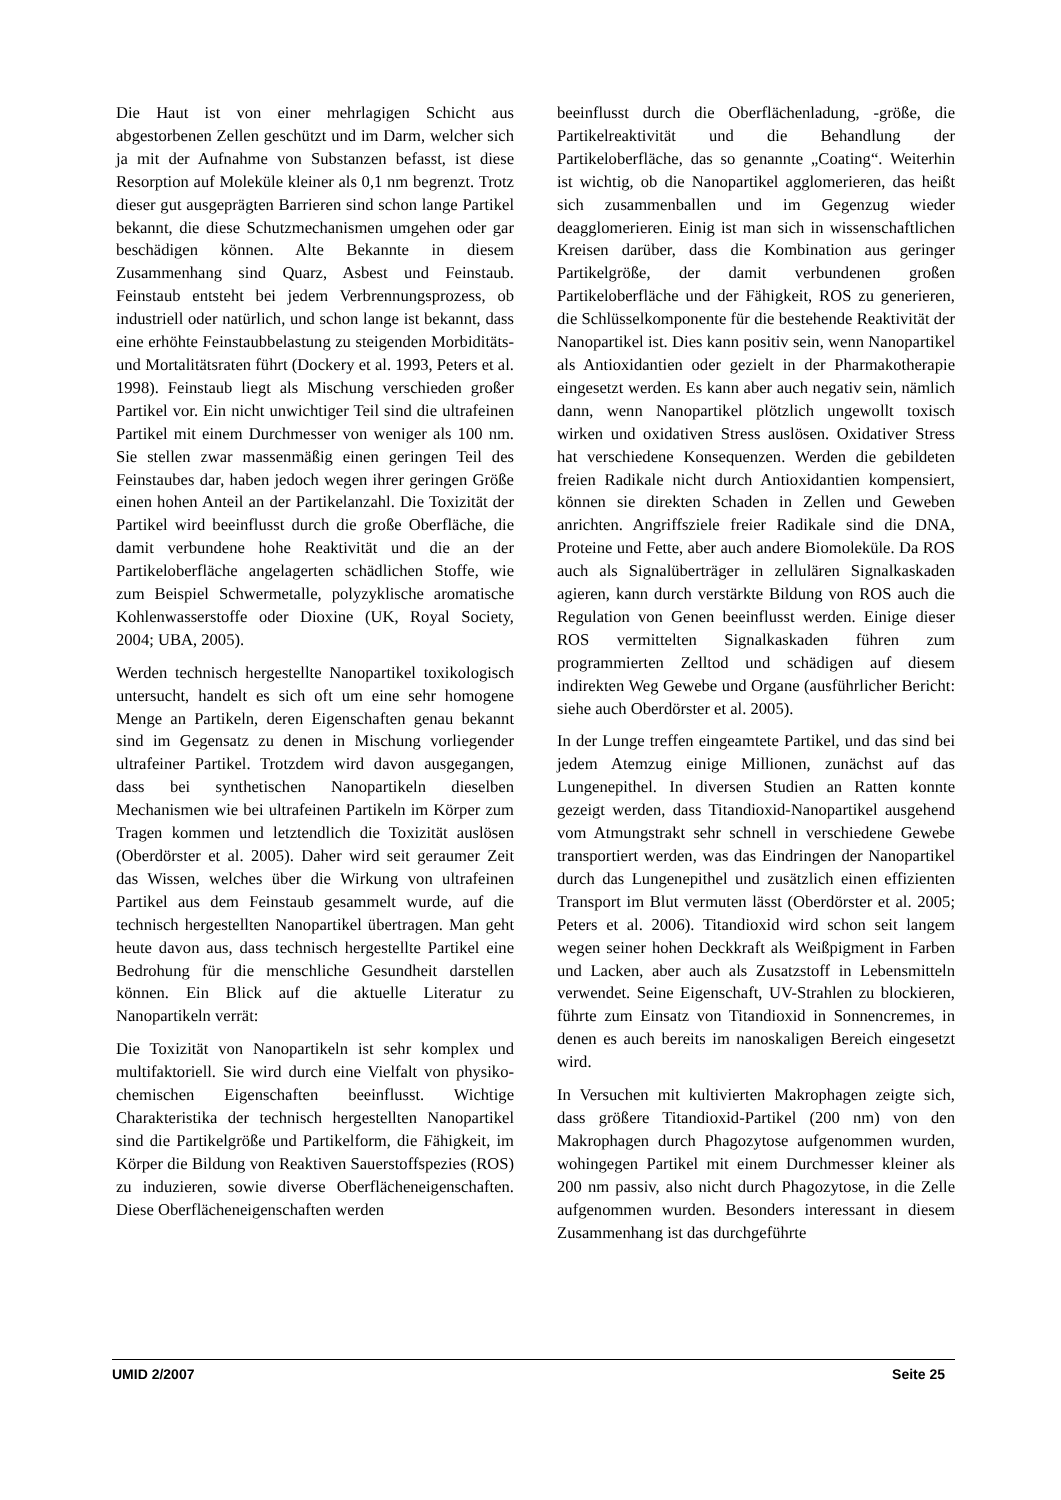Die Haut ist von einer mehrlagigen Schicht aus abgestorbenen Zellen geschützt und im Darm, welcher sich ja mit der Aufnahme von Substanzen befasst, ist diese Resorption auf Moleküle kleiner als 0,1 nm begrenzt. Trotz dieser gut ausgeprägten Barrieren sind schon lange Partikel bekannt, die diese Schutzmechanismen umgehen oder gar beschädigen können. Alte Bekannte in diesem Zusammenhang sind Quarz, Asbest und Feinstaub. Feinstaub entsteht bei jedem Verbrennungsprozess, ob industriell oder natürlich, und schon lange ist bekannt, dass eine erhöhte Feinstaubbelastung zu steigenden Morbiditäts- und Mortalitätsraten führt (Dockery et al. 1993, Peters et al. 1998). Feinstaub liegt als Mischung verschieden großer Partikel vor. Ein nicht unwichtiger Teil sind die ultrafeinen Partikel mit einem Durchmesser von weniger als 100 nm. Sie stellen zwar massenmäßig einen geringen Teil des Feinstaubes dar, haben jedoch wegen ihrer geringen Größe einen hohen Anteil an der Partikelanzahl. Die Toxizität der Partikel wird beeinflusst durch die große Oberfläche, die damit verbundene hohe Reaktivität und die an der Partikeloberfläche angelagerten schädlichen Stoffe, wie zum Beispiel Schwermetalle, polyzyklische aromatische Kohlenwasserstoffe oder Dioxine (UK, Royal Society, 2004; UBA, 2005).
Werden technisch hergestellte Nanopartikel toxikologisch untersucht, handelt es sich oft um eine sehr homogene Menge an Partikeln, deren Eigenschaften genau bekannt sind im Gegensatz zu denen in Mischung vorliegender ultrafeiner Partikel. Trotzdem wird davon ausgegangen, dass bei synthetischen Nanopartikeln dieselben Mechanismen wie bei ultrafeinen Partikeln im Körper zum Tragen kommen und letztendlich die Toxizität auslösen (Oberdörster et al. 2005). Daher wird seit geraumer Zeit das Wissen, welches über die Wirkung von ultrafeinen Partikel aus dem Feinstaub gesammelt wurde, auf die technisch hergestellten Nanopartikel übertragen. Man geht heute davon aus, dass technisch hergestellte Partikel eine Bedrohung für die menschliche Gesundheit darstellen können. Ein Blick auf die aktuelle Literatur zu Nanopartikeln verrät:
Die Toxizität von Nanopartikeln ist sehr komplex und multifaktoriell. Sie wird durch eine Vielfalt von physiko-chemischen Eigenschaften beeinflusst. Wichtige Charakteristika der technisch hergestellten Nanopartikel sind die Partikelgröße und Partikelform, die Fähigkeit, im Körper die Bildung von Reaktiven Sauerstoffspezies (ROS) zu induzieren, sowie diverse Oberflächeneigenschaften. Diese Oberflächeneigenschaften werden
beeinflusst durch die Oberflächenladung, -größe, die Partikelreaktivität und die Behandlung der Partikeloberfläche, das so genannte „Coating“. Weiterhin ist wichtig, ob die Nanopartikel agglomerieren, das heißt sich zusammenballen und im Gegenzug wieder deagglomerieren. Einig ist man sich in wissenschaftlichen Kreisen darüber, dass die Kombination aus geringer Partikelgröße, der damit verbundenen großen Partikeloberfläche und der Fähigkeit, ROS zu generieren, die Schlüsselkomponente für die bestehende Reaktivität der Nanopartikel ist. Dies kann positiv sein, wenn Nanopartikel als Antioxidantien oder gezielt in der Pharmakotherapie eingesetzt werden. Es kann aber auch negativ sein, nämlich dann, wenn Nanopartikel plötzlich ungewollt toxisch wirken und oxidativen Stress auslösen. Oxidativer Stress hat verschiedene Konsequenzen. Werden die gebildeten freien Radikale nicht durch Antioxidantien kompensiert, können sie direkten Schaden in Zellen und Geweben anrichten. Angriffsziele freier Radikale sind die DNA, Proteine und Fette, aber auch andere Biomoleküle. Da ROS auch als Signalüberträger in zellulären Signalkaskaden agieren, kann durch verstärkte Bildung von ROS auch die Regulation von Genen beeinflusst werden. Einige dieser ROS vermittelten Signalkaskaden führen zum programmierten Zelltod und schädigen auf diesem indirekten Weg Gewebe und Organe (ausführlicher Bericht: siehe auch Oberdörster et al. 2005).
In der Lunge treffen eingeamtete Partikel, und das sind bei jedem Atemzug einige Millionen, zunächst auf das Lungenepithel. In diversen Studien an Ratten konnte gezeigt werden, dass Titandioxid-Nanopartikel ausgehend vom Atmungstrakt sehr schnell in verschiedene Gewebe transportiert werden, was das Eindringen der Nanopartikel durch das Lungenepithel und zusätzlich einen effizienten Transport im Blut vermuten lässt (Oberdörster et al. 2005; Peters et al. 2006). Titandioxid wird schon seit langem wegen seiner hohen Deckkraft als Weißpigment in Farben und Lacken, aber auch als Zusatzstoff in Lebensmitteln verwendet. Seine Eigenschaft, UV-Strahlen zu blockieren, führte zum Einsatz von Titandioxid in Sonnencremes, in denen es auch bereits im nanoskaligen Bereich eingesetzt wird.
In Versuchen mit kultivierten Makrophagen zeigte sich, dass größere Titandioxid-Partikel (200 nm) von den Makrophagen durch Phagozytose aufgenommen wurden, wohingegen Partikel mit einem Durchmesser kleiner als 200 nm passiv, also nicht durch Phagozytose, in die Zelle aufgenommen wurden. Besonders interessant in diesem Zusammenhang ist das durchgeführte
UMID 2/2007 Seite 25